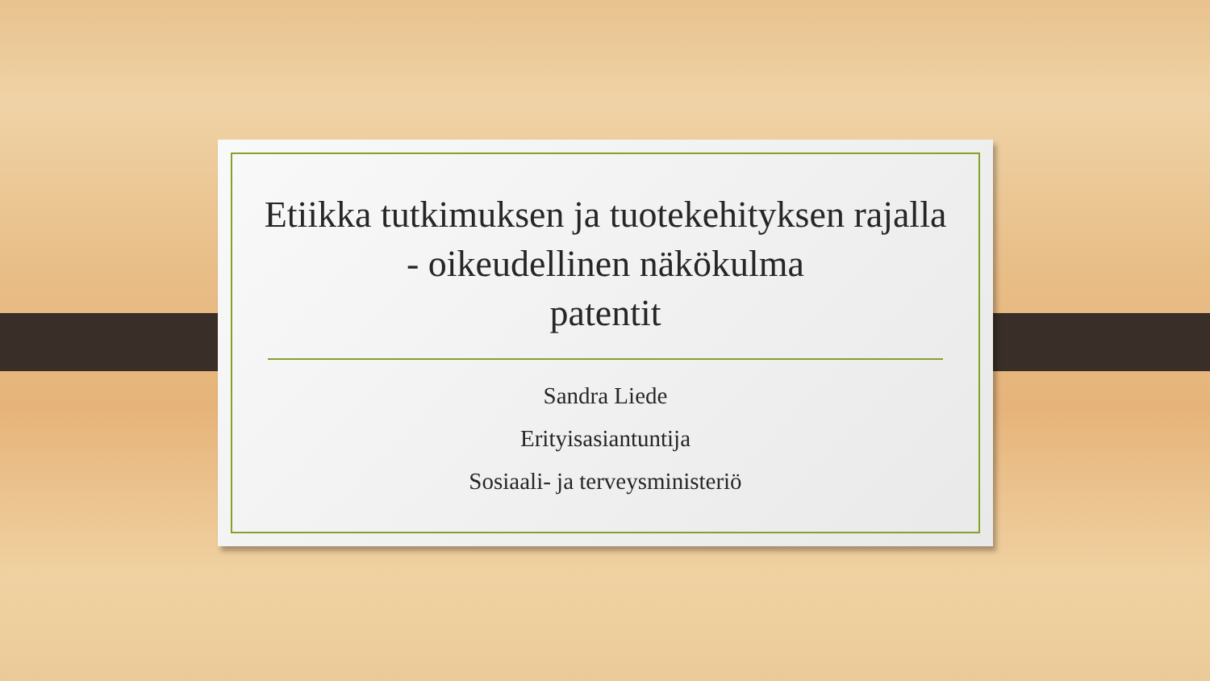Etiikka tutkimuksen ja tuotekehityksen rajalla
- oikeudellinen näkökulma
patentit
Sandra Liede
Erityisasiantuntija
Sosiaali- ja terveysministeriö